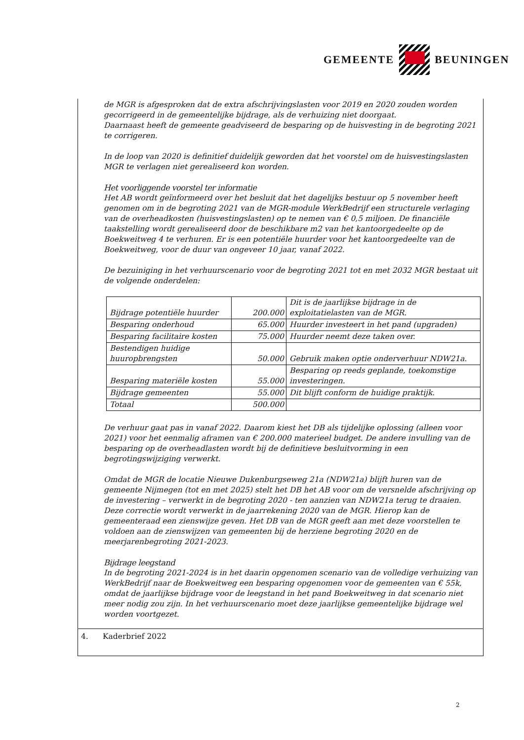GEMEENTE BEUNINGEN
de MGR is afgesproken dat de extra afschrijvingslasten voor 2019 en 2020 zouden worden gecorrigeerd in de gemeentelijke bijdrage, als de verhuizing niet doorgaat.
Daarnaast heeft de gemeente geadviseerd de besparing op de huisvesting in de begroting 2021 te corrigeren.
In de loop van 2020 is definitief duidelijk geworden dat het voorstel om de huisvestingslasten MGR te verlagen niet gerealiseerd kon worden.
Het voorliggende voorstel ter informatie
Het AB wordt geïnformeerd over het besluit dat het dagelijks bestuur op 5 november heeft genomen om in de begroting 2021 van de MGR-module WerkBedrijf een structurele verlaging van de overheadkosten (huisvestingslasten) op te nemen van € 0,5 miljoen. De financiële taakstelling wordt gerealiseerd door de beschikbare m2 van het kantoorgedeelte op de Boekweitweg 4 te verhuren. Er is een potentiële huurder voor het kantoorgedeelte van de Boekweitweg, voor de duur van ongeveer 10 jaar, vanaf 2022.
De bezuiniging in het verhuurscenario voor de begroting 2021 tot en met 2032 MGR bestaat uit de volgende onderdelen:
| Bijdrage potentiële huurder | 200.000 | Dit is de jaarlijkse bijdrage in de exploitatielasten van de MGR. |
| Besparing onderhoud | 65.000 | Huurder investeert in het pand (upgraden) |
| Besparing facilitaire kosten | 75.000 | Huurder neemt deze taken over. |
| Bestendigen huidige huuropbrengsten | 50.000 | Gebruik maken optie onderverhuur NDW21a. |
| Besparing materiële kosten | 55.000 | Besparing op reeds geplande, toekomstige investeringen. |
| Bijdrage gemeenten | 55.000 | Dit blijft conform de huidige praktijk. |
| Totaal | 500.000 | |
De verhuur gaat pas in vanaf 2022. Daarom kiest het DB als tijdelijke oplossing (alleen voor 2021) voor het eenmalig aframen van € 200.000 materieel budget. De andere invulling van de besparing op de overheadlasten wordt bij de definitieve besluitvorming in een begrotingswijziging verwerkt.
Omdat de MGR de locatie Nieuwe Dukenburgseweg 21a (NDW21a) blijft huren van de gemeente Nijmegen (tot en met 2025) stelt het DB het AB voor om de versnelde afschrijving op de investering – verwerkt in de begroting 2020 - ten aanzien van NDW21a terug te draaien. Deze correctie wordt verwerkt in de jaarrekening 2020 van de MGR. Hierop kan de gemeenteraad een zienswijze geven. Het DB van de MGR geeft aan met deze voorstellen te voldoen aan de zienswijzen van gemeenten bij de herziene begroting 2020 en de meerjarenbegroting 2021-2023.
Bijdrage leegstand
In de begroting 2021-2024 is in het daarin opgenomen scenario van de volledige verhuizing van WerkBedrijf naar de Boekweitweg een besparing opgenomen voor de gemeenten van € 55k, omdat de jaarlijkse bijdrage voor de leegstand in het pand Boekweitweg in dat scenario niet meer nodig zou zijn. In het verhuurscenario moet deze jaarlijkse gemeentelijke bijdrage wel worden voortgezet.
4. Kaderbrief 2022
2